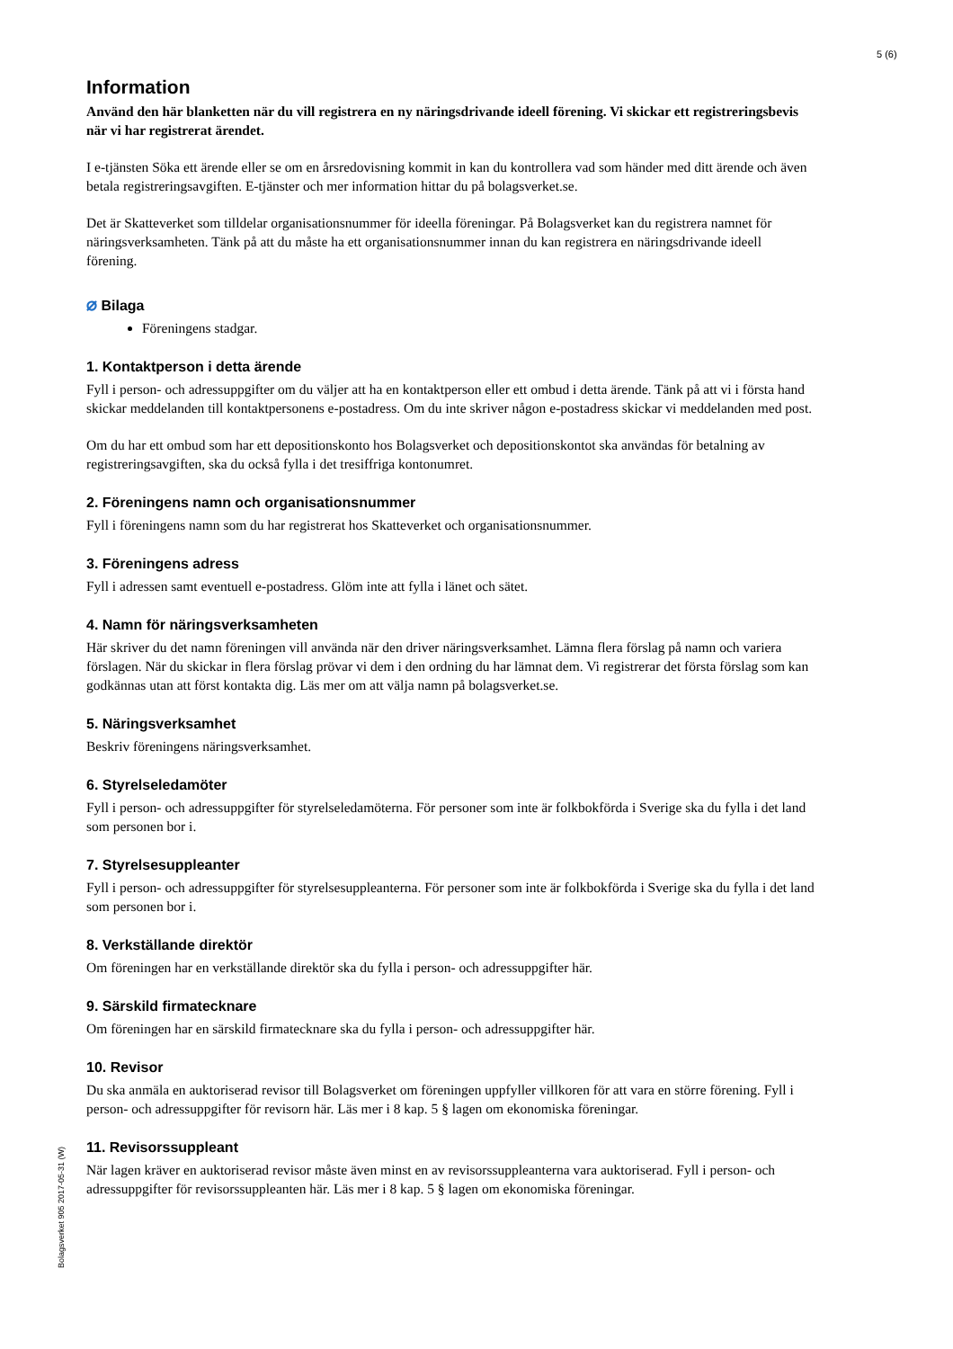5 (6)
Information
Använd den här blanketten när du vill registrera en ny näringsdrivande ideell förening. Vi skickar ett registreringsbevis när vi har registrerat ärendet.
I e-tjänsten Söka ett ärende eller se om en årsredovisning kommit in kan du kontrollera vad som händer med ditt ärende och även betala registreringsavgiften. E-tjänster och mer information hittar du på bolagsverket.se.
Det är Skatteverket som tilldelar organisationsnummer för ideella föreningar. På Bolagsverket kan du registrera namnet för näringsverksamheten. Tänk på att du måste ha ett organisationsnummer innan du kan registrera en näringsdrivande ideell förening.
⌀ Bilaga
Föreningens stadgar.
1. Kontaktperson i detta ärende
Fyll i person- och adressuppgifter om du väljer att ha en kontaktperson eller ett ombud i detta ärende. Tänk på att vi i första hand skickar meddelanden till kontaktpersonens e-postadress. Om du inte skriver någon e-postadress skickar vi meddelanden med post.
Om du har ett ombud som har ett depositionskonto hos Bolagsverket och depositionskontot ska användas för betalning av registreringsavgiften, ska du också fylla i det tresiffriga kontonumret.
2. Föreningens namn och organisationsnummer
Fyll i föreningens namn som du har registrerat hos Skatteverket och organisationsnummer.
3. Föreningens adress
Fyll i adressen samt eventuell e-postadress. Glöm inte att fylla i länet och sätet.
4. Namn för näringsverksamheten
Här skriver du det namn föreningen vill använda när den driver näringsverksamhet. Lämna flera förslag på namn och variera förslagen. När du skickar in flera förslag prövar vi dem i den ordning du har lämnat dem. Vi registrerar det första förslag som kan godkännas utan att först kontakta dig. Läs mer om att välja namn på bolagsverket.se.
5. Näringsverksamhet
Beskriv föreningens näringsverksamhet.
6. Styrelseledamöter
Fyll i person- och adressuppgifter för styrelseledamöterna. För personer som inte är folkbokförda i Sverige ska du fylla i det land som personen bor i.
7. Styrelsesuppleanter
Fyll i person- och adressuppgifter för styrelsesuppleanterna. För personer som inte är folkbokförda i Sverige ska du fylla i det land som personen bor i.
8. Verkställande direktör
Om föreningen har en verkställande direktör ska du fylla i person- och adressuppgifter här.
9. Särskild firmatecknare
Om föreningen har en särskild firmatecknare ska du fylla i person- och adressuppgifter här.
10. Revisor
Du ska anmäla en auktoriserad revisor till Bolagsverket om föreningen uppfyller villkoren för att vara en större förening. Fyll i person- och adressuppgifter för revisorn här. Läs mer i 8 kap. 5 § lagen om ekonomiska föreningar.
11. Revisorssuppleant
När lagen kräver en auktoriserad revisor måste även minst en av revisorssuppleanterna vara auktoriserad. Fyll i person- och adressuppgifter för revisorssuppleanten här. Läs mer i 8 kap. 5 § lagen om ekonomiska föreningar.
Bolagsverket 905 2017-05-31 (W)